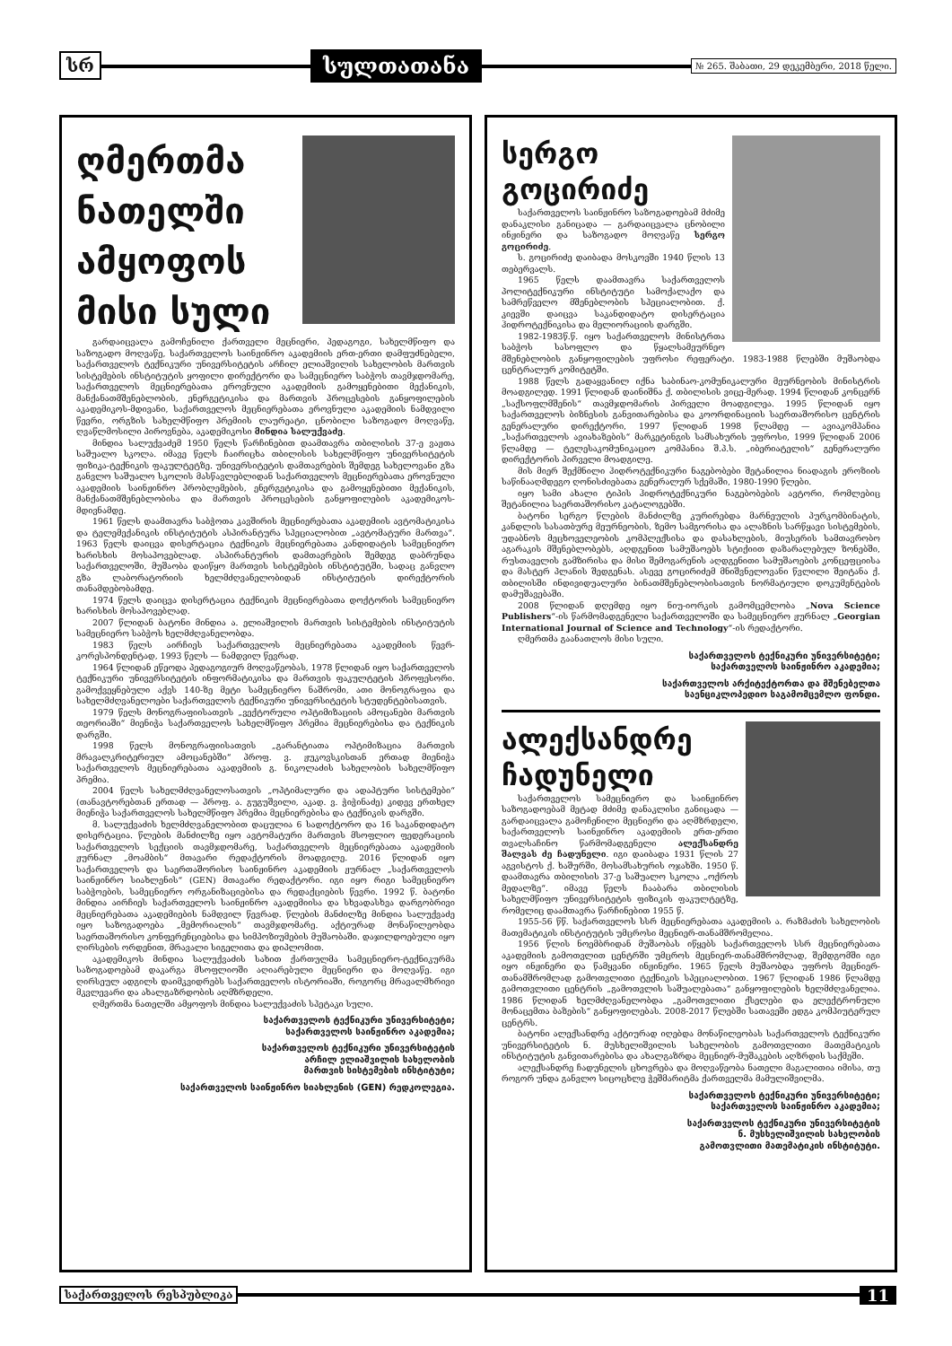სრ სულთათანა № 265. შაბათი, 29 დეკემბერი, 2018 წელი.
ღმერთმა ნათელში ამყოფოს მისი სული
გარდაიცვალა გამოჩენილი ქართველი მეცნიერი, პედაგოგი, სახელმწიფო და საზოგადო მოღვაწე, საქართველოს საინჟინრო აკადემიის ერთ-ერთი დამფუძნებელი, საქართველოს ტექნიკური უნივერსიტეტის არჩილ ელიაშვილის სახელობის მართვის სისტემების ინსტიტუტის ყოფილი დირექტორი და სამეცნიერო საბჭოს თავმჯდომარე, საქართველოს მეცნიერებათა ეროვნული აკადემიის გამოყენებითი მექანიკის, მანქანათმშენებლობის, ენერგეტიკისა და მართვის პროცესების განყოფილების აკადემიკოს-მდივანი, საქართველოს მეცნიერებათა ეროვნული აკადემიის ნამდვილი წევრი, ორგზის სახელმწიფო პრემიის ლაურეატი, ცნობილი საზოგადო მოღვაწე, ღვაწლმოსილი პიროვნება, აკადემიკოსი მინდია სალუქვაძე.
მინდია სალუქვაძემ 1950 წელს წარჩინებით დაამთავრა თბილისის 37-ე ვაჟთა საშუალო სკოლა. იმავე წელს ჩაირიცხა თბილისის სახელმწიფო უნივერსიტეტის ფიზიკა-ტექნიკის ფაკულტეტზე. უნივერსიტეტის დამთავრების შემდეგ სახელოვანი გზა განვლო საშუალო სკოლის მასწავლებლიდან საქართველოს მეცნიერებათა ეროვნული აკადემიის საინჟინრო პრობლემების, ენერგეტიკისა და გამოყენებითი მექანიკის, მანქანათმშენებლობისა და მართვის პროცესების განყოფილების აკადემიკოს-მდივნამდე.
1961 წელს დაამთავრა საბჭოთა კავშირის მეცნიერებათა აკადემიის ავტომატიკისა და ტელემექანიკის ინსტიტუტის ასპირანტურა სპეციალობით „ავტომატური მართვა“. 1963 წელს დაიცვა დისერტაცია ტექნიკის მეცნიერებათა კანდიდატის სამეცნიერო ხარისხის მოსაპოვებლად. ასპირანტურის დამთავრების შემდეგ დაბრუნდა საქართველოში, მუშაობა დაიწყო მართვის სისტემების ინსტიტუტში, სადაც განვლო გზა ლაბორატორიის ხელმძღვანელობიდან ინსტიტუტის დირექტორის თანამდებობამდე.
1974 წელს დაიცვა დისერტაცია ტექნიკის მეცნიერებათა დოქტორის სამეცნიერო ხარისხის მოსაპოვებლად.
2007 წლიდან ბატონი მინდია ა. ელიაშვილის მართვის სისტემების ინსტიტუტის სამეცნიერო საბჭოს ხელმძღვანელობდა.
1983 წელს აირჩიეს საქართველოს მეცნიერებათა აკადემიის წევრ-კორესპონდენტად, 1993 წელს — ნამდვილ წევრად.
1964 წლიდან ეწეოდა პედაგოგიურ მოღვაწეობას, 1978 წლიდან იყო საქართველოს ტექნიკური უნივერსიტეტის ინფორმატიკისა და მართვის ფაკულტეტის პროფესორი. გამოქვეყნებული აქვს 140-ზე მეტი სამეცნიერო ნაშრომი, ათი მონოგრაფია და სახელმძღვანელოები საქართველოს ტექნიკური უნივერსიტეტის სტუდენტებისათვის.
1979 წელს მონოგრაფიისათვის „ვექტორული ოპტიმიზაციის ამოცანები მართვის თეორიაში“ მიენიჭა საქართველოს სახელმწიფო პრემია მეცნიერებისა და ტექნიკის დარგში.
1998 წელს მონოგრაფიისათვის „გარანტიათა ოპტიმიზაცია მართვის მრავალკრიტერიულ ამოცანებში“ პროფ. ვ. ჟუკოვსკისთან ერთად მიენიჭა საქართველოს მეცნიერებათა აკადემიის გ. ნიკოლაძის სახელობის სახელმწიფო პრემია.
2004 წელს სახელმძღვანელოსათვის „ოპტიმალური და ადაპტური სისტემები“ (თანავტორებთან ერთად — პროფ. ა. გუგუშვილი, აკად. ვ. ჭიჭინაძე) კიდევ ერთხელ მიენიჭა საქართველოს სახელმწიფო პრემია მეცნიერებისა და ტექნიკის დარგში.
მ. სალუქვაძის ხელმძღვანელობით დაცულია 6 სადოქტორო და 16 საკანდიდატო დისერტაცია. წლების მანძილზე იყო ავტომატური მართვის მსოფლიო ფედერაციის საქართველოს სექციის თავმჯდომარე, საქართველოს მეცნიერებათა აკადემიის ჟურნალ „მოამბის“ მთავარი რედაქტორის მოადგილე. 2016 წლიდან იყო საქართველოს და საერთაშორისო საინჟინრო აკადემიის ჟურნალ „საქართველოს საინჟინრო სიახლენის“ (GEN) მთავარი რედაქტორი. იგი იყო რიგი სამეცნიერო საბჭოების, სამეცნიერო ორგანიზაციებისა და რედაქციების წევრი. 1992 წ. ბატონი მინდია აირჩიეს საქართველოს საინჟინრო აკადემიისა და სხვადასხვა დარგობრივი მეცნიერებათა აკადემიების ნამდვილ წევრად. წლების მანძილზე მინდია სალუქვაძე იყო საზოგადოება „მემორიალის“ თავმჯდომარე. აქტიურად მონაწილეობდა საერთაშორისო კონფერენციებისა და სიმპოზიუმების მუშაობაში. დაჯილდოებული იყო ღირსების ორდენით, მრავალი სიგელითა და დიპლომით.
აკადემიკოს მინდია სალუქვაძის სახით ქართულმა სამეცნიერო-ტექნიკურმა საზოგადოებამ დაკარგა მსოფლიოში აღიარებული მეცნიერი და მოღვაწე. იგი ღირსეულ ადგილს დაიმკვიდრებს საქართველოს ისტორიაში, როგორც მრავალმხრივი მკვლევარი და ახალგაზრდობის აღმზრდელი.
ღმერთმა ნათელში ამყოფოს მინდია სალუქვაძის სპეტაკი სული.
საქართველოს ტექნიკური უნივერსიტეტი;
საქართველოს საინჟინრო აკადემია;
საქართველოს ტექნიკური უნივერსიტეტის
არჩილ ელიაშვილის სახელობის
მართვის სისტემების ინსტიტუტი;
საქართველოს საინჟინრო სიახლენის (GEN) რედკოლეგია.
სერგო გოცირიძე
საქართველოს საინჟინრო საზოგადოებამ მძიმე დანაკლისი განიცადა — გარდაიცვალა ცნობილი ინჟინერი და საზოგადო მოღვაწე სერგო გოცირიძე.
ს. გოცირიძე დაიბადა მოსკოვში 1940 წლის 13 თებერვალს.
1965 წელს დაამთავრა საქართველოს პოლიტექნიკური ინსტიტუტი სამოქალაქო და სამრეწველო მშენებლობის სპეციალობით. ქ. კიევში დაიცვა საკანდიდატო დისერტაცია ჰიდროტექნიკისა და მელიორაციის დარგში.
1982-1983წ.წ. იყო საქართველოს მინისტრთა საბჭოს სასოფლო და წყალსამეურნეო მშენებლობის განყოფილების უფროსი რეფერატი. 1983-1988 წლებში მუშაობდა ცენტრალურ კომიტეტში.
1988 წელს გადაყვანილ იქნა საბინაო-კომუნიკალური მეურნეობის მინისტრის მოადგილედ. 1991 წლიდან დაინიშნა ქ. თბილისის ვიცე-მერად. 1994 წლიდან კონცერნ „საქსოფლმშენის“ თავმჯდომარის პირველი მოადგილეა. 1995 წლიდან იყო საქართველოს ბიზნესის განვითარებისა და კოორდინაციის საერთაშორისო ცენტრის გენერალური დირექტორი, 1997 წლიდან 1998 წლამდე — ავიაკომპანია „საქართველოს ავიახაზების“ მარკეტინგის სამსახურის უფროსი, 1999 წლიდან 2006 წლამდე — ტელესაკომუნიკაციო კომპანია შ.პ.ს. „იბერიატელის“ გენერალური დირექტორის პირველი მოადგილე.
მის მიერ შექმნილი ჰიდროტექნიკური ნაგებობები შეტანილია ნიადაგის ეროზიის საწინააღმდეგო ღონისძიებათა გენერალურ სქემაში, 1980-1990 წლები.
იყო სამი ახალი ტიპის ჰიდროტექნიკური ნაგებობების ავტორი, რომლებიც შეტანილია საერთაშორისო კატალოგებში.
ბატონი სერგო წლების მანძილზე კურირებდა მარნეულის პურკომბინატის, კანდლის სასათბურე მეურნეობის, ზემო სამგორისა და ალაზნის სარწყავი სისტემების, უდაბნოს მეცხოველეობის კომპლექსისა და დასახლების, მიუსერის სამთავრობო აგარაკის მშენებლობებს, აღდგენით სამუშაოებს სტიქიით დაზარალებულ ზონებში, რუსთაველის გამზირისა და მისი შემოგარენის აღდგენითი სამუშაოების კონცეფციისა და მასტერ პლანის შედგენას. ასევე გოცირიძემ მნიშვნელოვანი წვლილი შეიტანა ქ. თბილისში ინდივიდუალური ბინათმშენებლობისათვის ნორმატიული დოკუმენტების დამუშავებაში.
2008 წლიდან დღემდე იყო ნიუ-იორკის გამომცემლობა „Nova Science Publishers“-ის წარმომადგენელი საქართველოში და სამეცნიერო ჟურნალ „Georgian International Journal of Science and Technology“-ის რედაქტორი.
ღმერთმა გაანათლოს მისი სული.
საქართველოს ტექნიკური უნივერსიტეტი;
საქართველოს საინჟინრო აკადემია;
საქართველოს არქიტექტორთა და მშენებელთა
საენციკლოპედიო საგამომცემლო ფონდი.
ალექსანდრე ჩადუნელი
საქართველოს სამეცნიერო და საინჟინრო საზოგადოებამ მეტად მძიმე დანაკლისი განიცადა — გარდაიცვალა გამოჩენილი მეცნიერი და აღმზრდელი, საქართველოს საინჟინრო აკადემიის ერთ-ერთი თვალსაჩინო წარმომადგენელი ალექსანდრე შალვას ძე ჩადუნელი. იგი დაიბადა 1931 წლის 27 აგვისტოს ქ. ხაშურში, მოსამსახურის ოჯახში. 1950 წ. დაამთავრა თბილისის 37-ე საშუალო სკოლა „ოქროს მედალზე“. იმავე წელს ჩააბარა თბილისის სახელმწიფო უნივერსიტეტის ფიზიკის ფაკულტეტზე, რომელიც დაამთავრა წარჩინებით 1955 წ.
1955-56 წწ. საქართველოს სსრ მეცნიერებათა აკადემიის ა. რაზმაძის სახელობის მათემატიკის ინსტიტუტის უმცროსი მეცნიერ-თანამშრომელია.
1956 წლის ნოემბრიდან მუშაობას იწყებს საქართველოს სსრ მეცნიერებათა აკადემიის გამოთვლით ცენტრში უმცროს მეცნიერ-თანამშრომლად, შემდგომში იგი იყო ინჟინერი და წამყვანი ინჟინერი. 1965 წელს მუშაობდა უფროს მეცნიერ-თანამშრომლად გამოთვლითი ტექნიკის სპეციალობით. 1967 წლიდან 1986 წლამდე გამოთვლითი ცენტრის „გამოთვლის საშუალებათა“ განყოფილების ხელმძღვანელია. 1986 წლიდან ხელმძღვანელობდა „გამოთვლითი ქსელები და ელექტრონული მონაცემთა ბაზების“ განყოფილებას. 2008-2017 წლებში სათავეში ედგა კომპიუტერულ ცენტრს.
ბატონი ალექსანდრე აქტიურად იღებდა მონაწილეობას საქართველოს ტექნიკური უნივერსიტეტის ნ. მუსხელიშვილის სახელობის გამოთვლითი მათემატიკის ინსტიტუტის განვითარებისა და ახალგაზრდა მეცნიერ-მუშაკების აღზრდის საქმეში.
ალექსანდრე ჩადუნელის ცხოვრება და მოღვაწეობა ნათელი მაგალითია იმისა, თუ როგორ უნდა განვლო სიცოცხლე ჭეშმარიტმა ქართველმა მამულიშვილმა.
საქართველოს ტექნიკური უნივერსიტეტი;
საქართველოს საინჟინრო აკადემია;
საქართველოს ტექნიკური უნივერსიტეტის
ნ. მუსხელიშვილის სახელობის
გამოთვლითი მათემატიკის ინსტიტუტი.
საქართველოს რესპუბლიკა 11